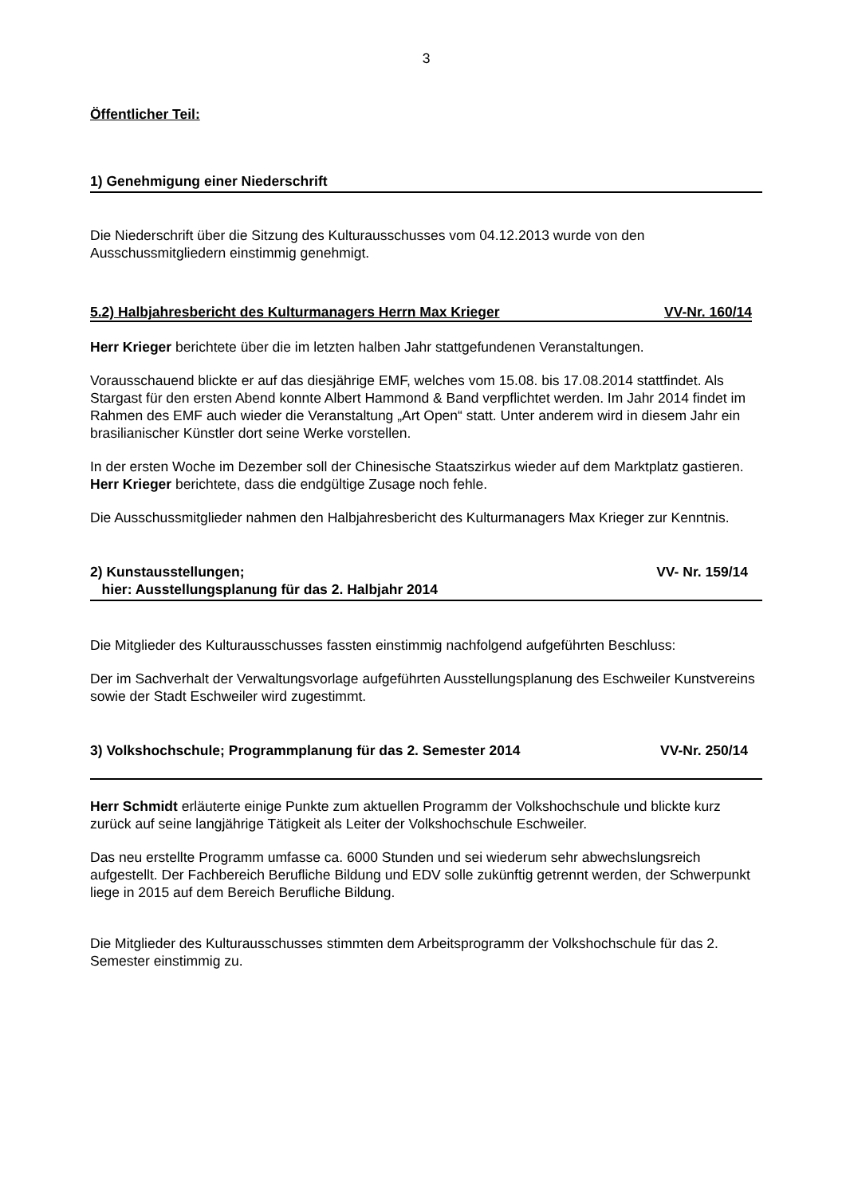3
Öffentlicher Teil:
1) Genehmigung einer Niederschrift
Die Niederschrift über die Sitzung des Kulturausschusses vom 04.12.2013 wurde von den Ausschussmitgliedern einstimmig genehmigt.
5.2) Halbjahresbericht des Kulturmanagers Herrn Max Krieger VV-Nr. 160/14
Herr Krieger berichtete über die im letzten halben Jahr stattgefundenen Veranstaltungen.
Vorausschauend blickte er auf das diesjährige EMF, welches vom 15.08. bis 17.08.2014 stattfindet. Als Stargast für den ersten Abend konnte Albert Hammond & Band verpflichtet werden. Im Jahr 2014 findet im Rahmen des EMF auch wieder die Veranstaltung „Art Open“ statt. Unter anderem wird in diesem Jahr ein brasilianischer Künstler dort seine Werke vorstellen.
In der ersten Woche im Dezember soll der Chinesische Staatszirkus wieder auf dem Marktplatz gastieren. Herr Krieger berichtete, dass die endgültige Zusage noch fehle.
Die Ausschussmitglieder nahmen den Halbjahresbericht des Kulturmanagers Max Krieger zur Kenntnis.
2) Kunstausstellungen;
hier: Ausstellungsplanung für das 2. Halbjahr 2014 VV- Nr. 159/14
Die Mitglieder des Kulturausschusses fassten einstimmig nachfolgend aufgeführten Beschluss:
Der im Sachverhalt der Verwaltungsvorlage aufgeführten Ausstellungsplanung des Eschweiler Kunstvereins sowie der Stadt Eschweiler wird zugestimmt.
3) Volkshochschule; Programmplanung für das 2. Semester 2014 VV-Nr. 250/14
Herr Schmidt erläuterte einige Punkte zum aktuellen Programm der Volkshochschule und blickte kurz zurück auf seine langjährige Tätigkeit als Leiter der Volkshochschule Eschweiler.
Das neu erstellte Programm umfasse ca. 6000 Stunden und sei wiederum sehr abwechslungsreich aufgestellt. Der Fachbereich Berufliche Bildung und EDV solle zukünftig getrennt werden, der Schwerpunkt liege in 2015 auf dem Bereich Berufliche Bildung.
Die Mitglieder des Kulturausschusses stimmten dem Arbeitsprogramm der Volkshochschule für das 2. Semester einstimmig zu.